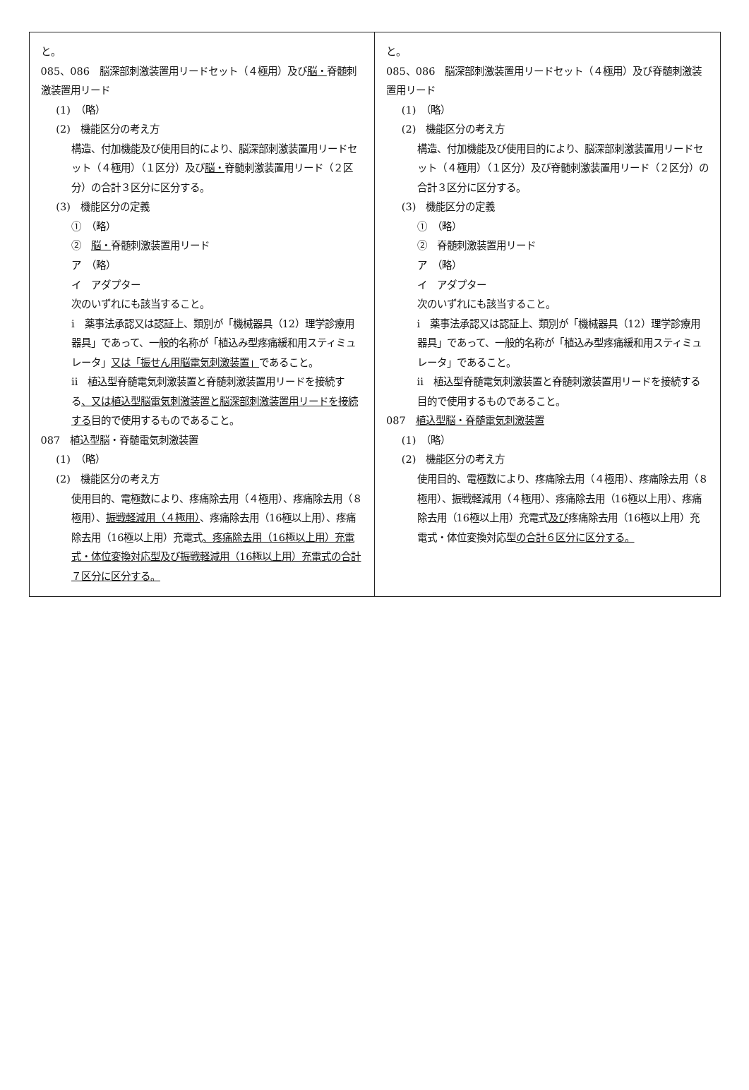| と。 085、086 脳深部刺激装置用リードセット（４極用）及び 脳・ 脊髄刺激装置用リード (1) （略） (2) 機能区分の考え方 構造、付加機能及び使用目的により、脳深部刺激装置用リードセット（４極用）（１区分）及び 脳・ 脊髄刺激装置用リード（２区分）の合計３区分に区分する。 (3) 機能区分の定義 ① （略） ② 脳・ 脊髄刺激装置用リード ア （略） イ アダプター 次のいずれにも該当すること。 i 薬事法承認又は認証上、類別が「機械器具（12）理学診療用器具」であって、一般的名称が「植込み型疼痛緩和用スティミュレータ」 又は「振せん用脳電気刺激装置」 であること。 ii 植込型脊髄電気刺激装置と脊髄刺激装置用リードを接続する 、又は植込型脳電気刺激装置と脳深部刺激装置用リードを接続する 目的で使用するものであること。 087 植込型脳・脊髄電気刺激装置 (1) （略） (2) 機能区分の考え方 使用目的、電極数により、疼痛除去用（４極用）、疼痛除去用（８極用）、 振戦軽減用（４極用） 、疼痛除去用（16極以上用）、疼痛除去用（16極以上用）充電式 、疼痛除去用（16極以上用）充電式・体位変換対応型及び振戦軽減用（16極以上用）充電式の合計７区分に区分する。 | と。 085、086 脳深部刺激装置用リードセット（４極用）及び脊髄刺激装置用リード (1) （略） (2) 機能区分の考え方 構造、付加機能及び使用目的により、脳深部刺激装置用リードセット（４極用）（１区分）及び脊髄刺激装置用リード（２区分）の合計３区分に区分する。 (3) 機能区分の定義 ① （略） ② 脊髄刺激装置用リード ア （略） イ アダプター 次のいずれにも該当すること。 i 薬事法承認又は認証上、類別が「機械器具（12）理学診療用器具」であって、一般的名称が「植込み型疼痛緩和用スティミュレータ」であること。 ii 植込型脊髄電気刺激装置と脊髄刺激装置用リードを接続する目的で使用するものであること。 087 植込型脳・脊髄電気刺激装置 (1) （略） (2) 機能区分の考え方 使用目的、電極数により、疼痛除去用（４極用）、疼痛除去用（８極用）、振戦軽減用（４極用）、疼痛除去用（16極以上用）、疼痛除去用（16極以上用）充電式 及び 疼痛除去用（16極以上用）充電式・体位変換対応型 の合計６区分に区分する。 |